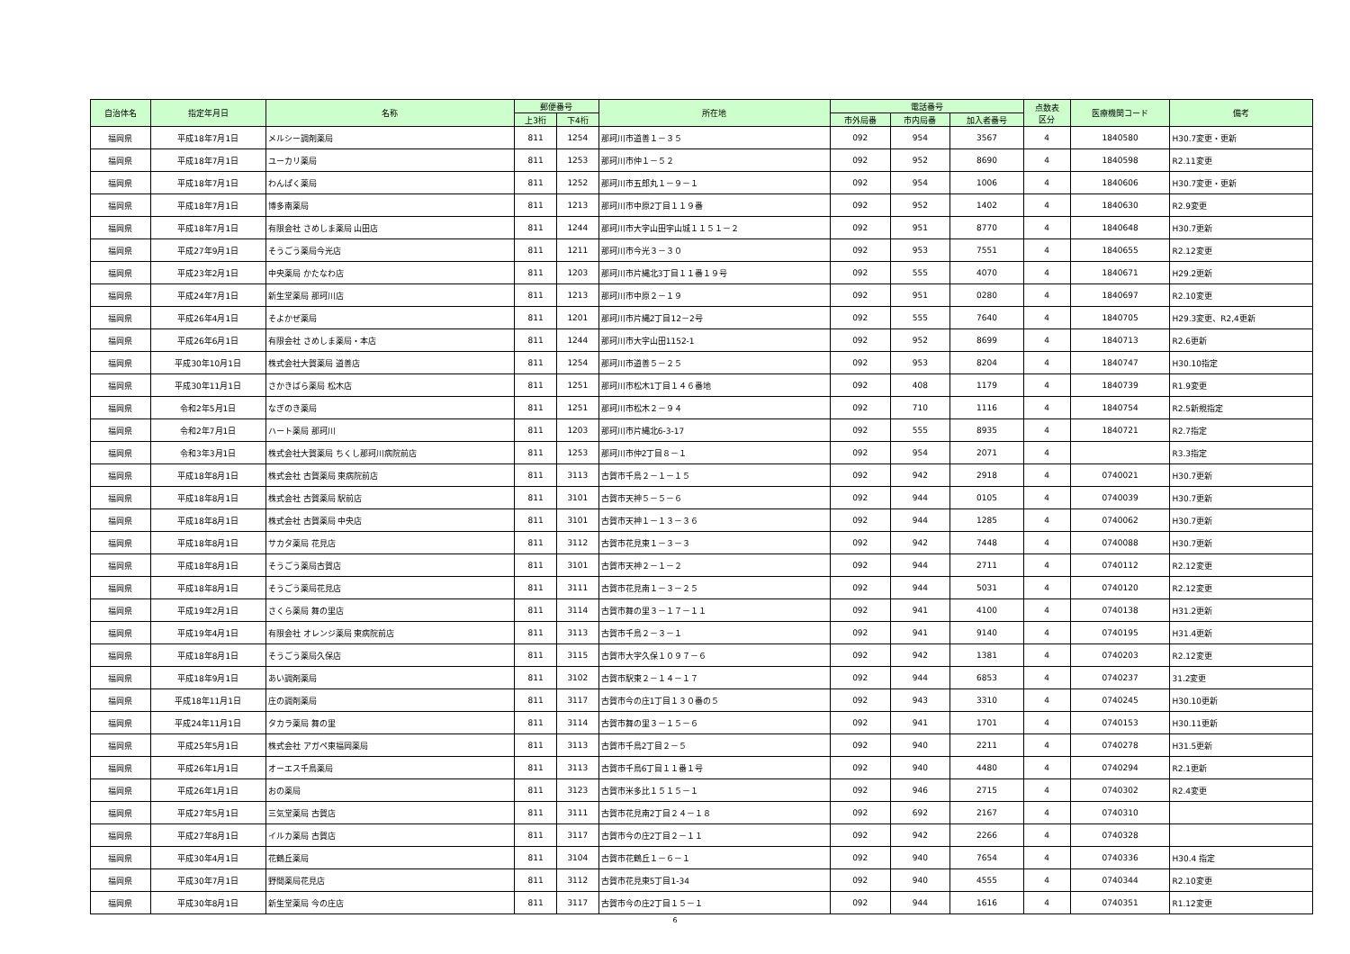| 自治体名 | 指定年月日 | 名称 | 郵便番号 | | 所在地 | 電話番号 | | | 点数表 区分 | 医療機関コード | 備考 |
| --- | --- | --- | --- | --- | --- | --- | --- | --- | --- | --- | --- |
| | | | 上3桁 | 下4桁 | | 市外局番 | 市内局番 | 加入者番号 | | | |
| 福岡県 | 平成18年7月1日 | メルシー調剤薬局 | 811 | 1254 | 那珂川市道善１－３５ | 092 | 954 | 3567 | 4 | 1840580 | H30.7変更・更新 |
| 福岡県 | 平成18年7月1日 | ユーカリ薬局 | 811 | 1253 | 那珂川市仲１－５２ | 092 | 952 | 8690 | 4 | 1840598 | R2.11変更 |
| 福岡県 | 平成18年7月1日 | わんぱく薬局 | 811 | 1252 | 那珂川市五郎丸１－９－１ | 092 | 954 | 1006 | 4 | 1840606 | H30.7変更・更新 |
| 福岡県 | 平成18年7月1日 | 博多南薬局 | 811 | 1213 | 那珂川市中原2丁目１１９番 | 092 | 952 | 1402 | 4 | 1840630 | R2.9変更 |
| 福岡県 | 平成18年7月1日 | 有限会社 さめしま薬局 山田店 | 811 | 1244 | 那珂川市大字山田字山城１１５１－２ | 092 | 951 | 8770 | 4 | 1840648 | H30.7更新 |
| 福岡県 | 平成27年9月1日 | そうごう薬局今光店 | 811 | 1211 | 那珂川市今光３－３０ | 092 | 953 | 7551 | 4 | 1840655 | R2.12変更 |
| 福岡県 | 平成23年2月1日 | 中央薬局 かたなわ店 | 811 | 1203 | 那珂川市片縄北3丁目１１番１９号 | 092 | 555 | 4070 | 4 | 1840671 | H29.2更新 |
| 福岡県 | 平成24年7月1日 | 新生堂薬局 那珂川店 | 811 | 1213 | 那珂川市中原２－１９ | 092 | 951 | 0280 | 4 | 1840697 | R2.10変更 |
| 福岡県 | 平成26年4月1日 | そよかぜ薬局 | 811 | 1201 | 那珂川市片縄2丁目12－2号 | 092 | 555 | 7640 | 4 | 1840705 | H29.3変更、R2,4更新 |
| 福岡県 | 平成26年6月1日 | 有限会社 さめしま薬局・本店 | 811 | 1244 | 那珂川市大字山田1152-1 | 092 | 952 | 8699 | 4 | 1840713 | R2.6更新 |
| 福岡県 | 平成30年10月1日 | 株式会社大賀薬局 道善店 | 811 | 1254 | 那珂川市道善５－２５ | 092 | 953 | 8204 | 4 | 1840747 | H30.10指定 |
| 福岡県 | 平成30年11月1日 | さかきばら薬局 松木店 | 811 | 1251 | 那珂川市松木1丁目１４６番地 | 092 | 408 | 1179 | 4 | 1840739 | R1.9変更 |
| 福岡県 | 令和2年5月1日 | なぎのき薬局 | 811 | 1251 | 那珂川市松木２－９４ | 092 | 710 | 1116 | 4 | 1840754 | R2.5新規指定 |
| 福岡県 | 令和2年7月1日 | ハート薬局 那珂川 | 811 | 1203 | 那珂川市片縄北6-3-17 | 092 | 555 | 8935 | 4 | 1840721 | R2.7指定 |
| 福岡県 | 令和3年3月1日 | 株式会社大賀薬局 ちくし那珂川病院前店 | 811 | 1253 | 那珂川市仲2丁目８－１ | 092 | 954 | 2071 | 4 | | R3.3指定 |
| 福岡県 | 平成18年8月1日 | 株式会社 古賀薬局 東病院前店 | 811 | 3113 | 古賀市千鳥２－１－１５ | 092 | 942 | 2918 | 4 | 0740021 | H30.7更新 |
| 福岡県 | 平成18年8月1日 | 株式会社 古賀薬局 駅前店 | 811 | 3101 | 古賀市天神５－５－６ | 092 | 944 | 0105 | 4 | 0740039 | H30.7更新 |
| 福岡県 | 平成18年8月1日 | 株式会社 古賀薬局 中央店 | 811 | 3101 | 古賀市天神１－１３－３６ | 092 | 944 | 1285 | 4 | 0740062 | H30.7更新 |
| 福岡県 | 平成18年8月1日 | サカタ薬局 花見店 | 811 | 3112 | 古賀市花見東１－３－３ | 092 | 942 | 7448 | 4 | 0740088 | H30.7更新 |
| 福岡県 | 平成18年8月1日 | そうごう薬局古賀店 | 811 | 3101 | 古賀市天神２－１－２ | 092 | 944 | 2711 | 4 | 0740112 | R2.12変更 |
| 福岡県 | 平成18年8月1日 | そうごう薬局花見店 | 811 | 3111 | 古賀市花見南１－３－２５ | 092 | 944 | 5031 | 4 | 0740120 | R2.12変更 |
| 福岡県 | 平成19年2月1日 | さくら薬局 舞の里店 | 811 | 3114 | 古賀市舞の里３－１７－１１ | 092 | 941 | 4100 | 4 | 0740138 | H31.2更新 |
| 福岡県 | 平成19年4月1日 | 有限会社 オレンジ薬局 東病院前店 | 811 | 3113 | 古賀市千鳥２－３－１ | 092 | 941 | 9140 | 4 | 0740195 | H31.4更新 |
| 福岡県 | 平成18年8月1日 | そうごう薬局久保店 | 811 | 3115 | 古賀市大字久保１０９７－６ | 092 | 942 | 1381 | 4 | 0740203 | R2.12変更 |
| 福岡県 | 平成18年9月1日 | あい調剤薬局 | 811 | 3102 | 古賀市駅東２－１４－１７ | 092 | 944 | 6853 | 4 | 0740237 | 31.2変更 |
| 福岡県 | 平成18年11月1日 | 庄の調剤薬局 | 811 | 3117 | 古賀市今の庄1丁目１３０番の５ | 092 | 943 | 3310 | 4 | 0740245 | H30.10更新 |
| 福岡県 | 平成24年11月1日 | タカラ薬局 舞の里 | 811 | 3114 | 古賀市舞の里３－１５－６ | 092 | 941 | 1701 | 4 | 0740153 | H30.11更新 |
| 福岡県 | 平成25年5月1日 | 株式会社 アガペ東福岡薬局 | 811 | 3113 | 古賀市千鳥2丁目２－５ | 092 | 940 | 2211 | 4 | 0740278 | H31.5更新 |
| 福岡県 | 平成26年1月1日 | オーエス千鳥薬局 | 811 | 3113 | 古賀市千鳥6丁目１１番１号 | 092 | 940 | 4480 | 4 | 0740294 | R2.1更新 |
| 福岡県 | 平成26年1月1日 | おの薬局 | 811 | 3123 | 古賀市米多比１５１５－１ | 092 | 946 | 2715 | 4 | 0740302 | R2.4変更 |
| 福岡県 | 平成27年5月1日 | 三気堂薬局 古賀店 | 811 | 3111 | 古賀市花見南2丁目２４－１８ | 092 | 692 | 2167 | 4 | 0740310 | |
| 福岡県 | 平成27年8月1日 | イルカ薬局 古賀店 | 811 | 3117 | 古賀市今の庄2丁目２－１１ | 092 | 942 | 2266 | 4 | 0740328 | |
| 福岡県 | 平成30年4月1日 | 花鶴丘薬局 | 811 | 3104 | 古賀市花鶴丘１－６－１ | 092 | 940 | 7654 | 4 | 0740336 | H30.4 指定 |
| 福岡県 | 平成30年7月1日 | 野間薬局花見店 | 811 | 3112 | 古賀市花見東5丁目1-34 | 092 | 940 | 4555 | 4 | 0740344 | R2.10変更 |
| 福岡県 | 平成30年8月1日 | 新生堂薬局 今の庄店 | 811 | 3117 | 古賀市今の庄2丁目１５－１ | 092 | 944 | 1616 | 4 | 0740351 | R1.12変更 |
6